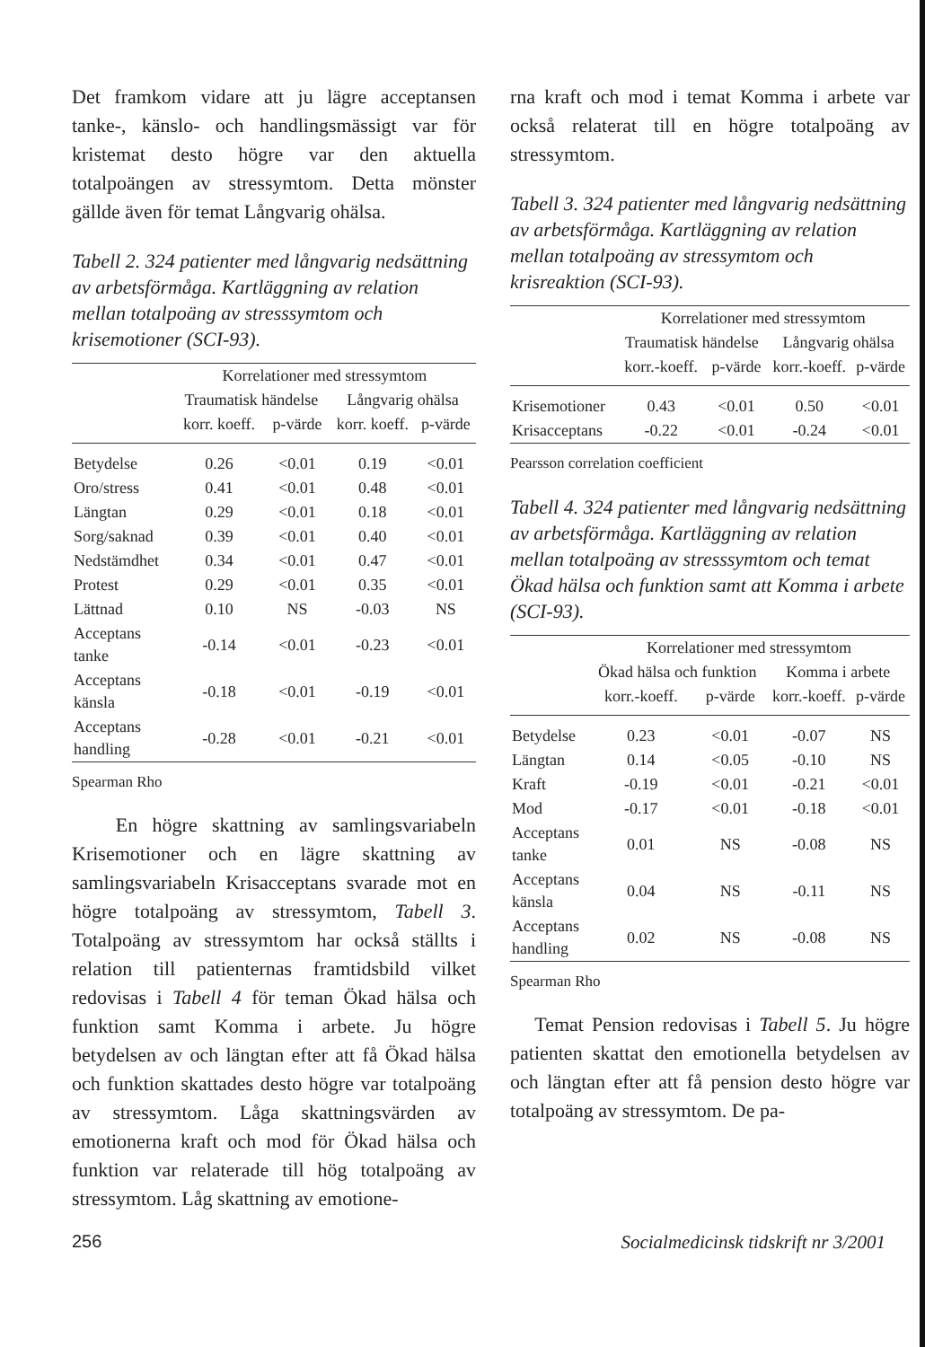Det framkom vidare att ju lägre acceptansen tanke-, känslo- och handlingsmässigt var för kristemat desto högre var den aktuella totalpoängen av stressymtom. Detta mönster gällde även för temat Långvarig ohälsa.
Tabell 2. 324 patienter med långvarig nedsättning av arbetsförmåga. Kartläggning av relation mellan totalpoäng av stresssymtom och krisemotioner (SCI-93).
| | Korrelationer med stressymtom | | | |
| --- | --- | --- | --- | --- |
| | Traumatisk händelse | | Långvarig ohälsa | |
| | korr. koeff. | p-värde | korr. koeff. | p-värde |
| Betydelse | 0.26 | <0.01 | 0.19 | <0.01 |
| Oro/stress | 0.41 | <0.01 | 0.48 | <0.01 |
| Längtan | 0.29 | <0.01 | 0.18 | <0.01 |
| Sorg/saknad | 0.39 | <0.01 | 0.40 | <0.01 |
| Nedstämdhet | 0.34 | <0.01 | 0.47 | <0.01 |
| Protest | 0.29 | <0.01 | 0.35 | <0.01 |
| Lättnad | 0.10 | NS | -0.03 | NS |
| Acceptans tanke | -0.14 | <0.01 | -0.23 | <0.01 |
| Acceptans känsla | -0.18 | <0.01 | -0.19 | <0.01 |
| Acceptans handling | -0.28 | <0.01 | -0.21 | <0.01 |
Spearman Rho
En högre skattning av samlingsvariabeln Krisemotioner och en lägre skattning av samlingsvariabeln Krisacceptans svarade mot en högre totalpoäng av stressymtom, Tabell 3. Totalpoäng av stressymtom har också ställts i relation till patienternas framtidsbild vilket redovisas i Tabell 4 för teman Ökad hälsa och funktion samt Komma i arbete. Ju högre betydelsen av och längtan efter att få Ökad hälsa och funktion skattades desto högre var totalpoäng av stressymtom. Låga skattningsvärden av emotionerna kraft och mod för Ökad hälsa och funktion var relaterade till hög totalpoäng av stressymtom. Låg skattning av emotione-
rna kraft och mod i temat Komma i arbete var också relaterat till en högre totalpoäng av stressymtom.
Tabell 3. 324 patienter med långvarig nedsättning av arbetsförmåga. Kartläggning av relation mellan totalpoäng av stressymtom och krisreaktion (SCI-93).
| | Korrelationer med stressymtom | | | |
| --- | --- | --- | --- | --- |
| | Traumatisk händelse | | Långvarig ohälsa | |
| | korr.-koeff. | p-värde | korr.-koeff. | p-värde |
| Krisemotioner | 0.43 | <0.01 | 0.50 | <0.01 |
| Krisacceptans | -0.22 | <0.01 | -0.24 | <0.01 |
Pearsson correlation coefficient
Tabell 4. 324 patienter med långvarig nedsättning av arbetsförmåga. Kartläggning av relation mellan totalpoäng av stresssymtom och temat Ökad hälsa och funktion samt att Komma i arbete (SCI-93).
| | Korrelationer med stressymtom | | | |
| --- | --- | --- | --- | --- |
| | Ökad hälsa och funktion | | Komma i arbete | |
| | korr.-koeff. | p-värde | korr.-koeff. | p-värde |
| Betydelse | 0.23 | <0.01 | -0.07 | NS |
| Längtan | 0.14 | <0.05 | -0.10 | NS |
| Kraft | -0.19 | <0.01 | -0.21 | <0.01 |
| Mod | -0.17 | <0.01 | -0.18 | <0.01 |
| Acceptans tanke | 0.01 | NS | -0.08 | NS |
| Acceptans känsla | 0.04 | NS | -0.11 | NS |
| Acceptans handling | 0.02 | NS | -0.08 | NS |
Spearman Rho
Temat Pension redovisas i Tabell 5. Ju högre patienten skattat den emotionella betydelsen av och längtan efter att få pension desto högre var totalpoäng av stressymtom. De pa-
256 Socialmedicinsk tidskrift nr 3/2001